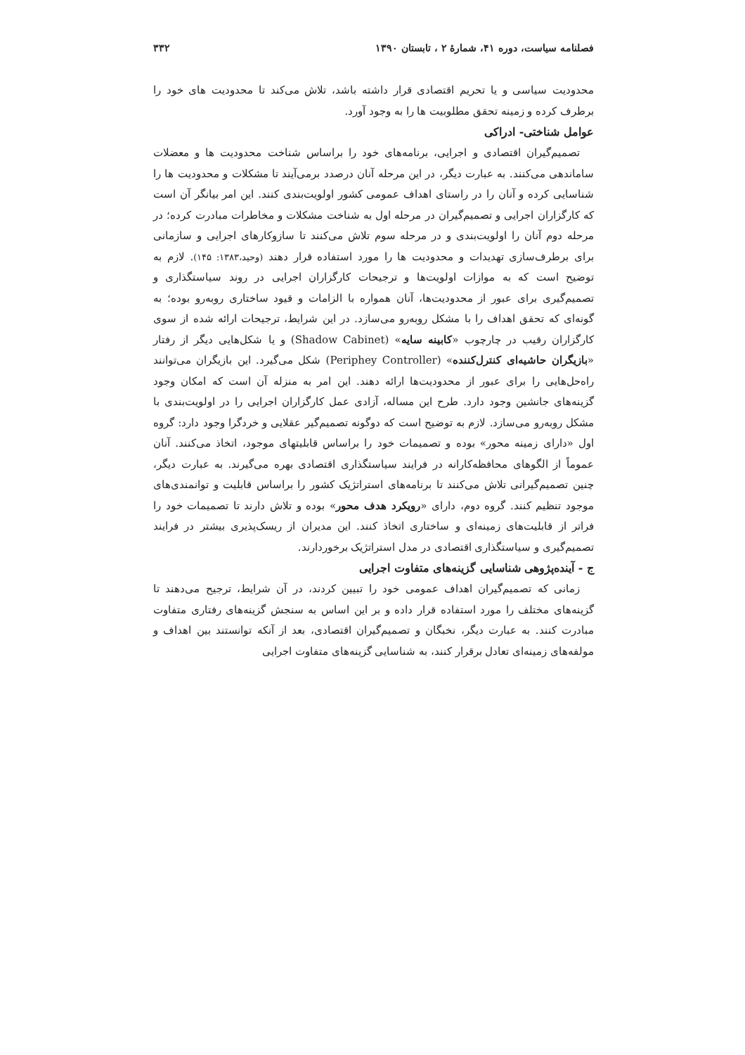فصلنامه سیاست، دوره ۴۱، شمارهٔ ۲ ، تابستان ۱۳۹۰ ۳۳۲
محدودیت سیاسی و یا تحریم اقتصادی قرار داشته باشد، تلاش می‌کند تا محدودیت های خود را برطرف کرده و زمینه تحقق مطلوبیت ها را به وجود آورد.
عوامل شناختی- ادراکی
تصمیم‌گیران اقتصادی و اجرایی، برنامه‌های خود را براساس شناخت محدودیت ها و معضلات ساماندهی می‌کنند. به عبارت دیگر، در این مرحله آنان درصدد برمی‌آیند تا مشکلات و محدودیت ها را شناسایی کرده و آنان را در راستای اهداف عمومی کشور اولویت‌بندی کنند. این امر بیانگر آن است که کارگزاران اجرایی و تصمیم‌گیران در مرحله اول به شناخت مشکلات و مخاطرات مبادرت کرده؛ در مرحله دوم آنان را اولویت‌بندی و در مرحله سوم تلاش می‌کنند تا سازوکارهای اجرایی و سازمانی برای برطرف‌سازی تهدیدات و محدودیت ها را مورد استفاده قرار دهند (وحید،۱۳۸۳: ۱۴۵). لازم به توضیح است که به موازات اولویت‌ها و ترجیحات کارگزاران اجرایی در روند سیاستگذاری و تصمیم‌گیری برای عبور از محدودیت‌ها، آنان همواره با الزامات و قیود ساختاری روبه‌رو بوده؛ به گونه‌ای که تحقق اهداف را با مشکل روبه‌رو می‌سازد. در این شرایط، ترجیحات ارائه شده از سوی کارگزاران رقیب در چارچوب «کابینه سایه» (Shadow Cabinet) و یا شکل‌هایی دیگر از رفتار «بازیگران حاشیه‌ای کنترل‌کننده» (Periphey Controller) شکل می‌گیرد. این بازیگران می‌توانند راه‌حل‌هایی را برای عبور از محدودیت‌ها ارائه دهند. این امر به منزله آن است که امکان وجود گزینه‌های جانشین وجود دارد. طرح این مساله، آزادی عمل کارگزاران اجرایی را در اولویت‌بندی با مشکل روبه‌رو می‌سازد. لازم به توضیح است که دوگونه تصمیم‌گیر عقلایی و خردگرا وجود دارد: گروه اول «دارای زمینه محور» بوده و تصمیمات خود را براساس قابلیتهای موجود، اتخاذ می‌کنند. آنان عموماً از الگوهای محافظه‌کارانه در فرایند سیاستگذاری اقتصادی بهره می‌گیرند. به عبارت دیگر، چنین تصمیم‌گیرانی تلاش می‌کنند تا برنامه‌های استراتژیک کشور را براساس قابلیت و توانمندی‌های موجود تنظیم کنند. گروه دوم، دارای «رویکرد هدف محور» بوده و تلاش دارند تا تصمیمات خود را فراتر از قابلیت‌های زمینه‌ای و ساختاری اتخاذ کنند. این مدیران از ریسک‌پذیری بیشتر در فرایند تصمیم‌گیری و سیاستگذاری اقتصادی در مدل استراتژیک برخوردارند.
ج - آینده‌پژوهی شناسایی گزینه‌های متفاوت اجرایی
زمانی که تصمیم‌گیران اهداف عمومی خود را تبیین کردند، در آن شرایط، ترجیح می‌دهند تا گزینه‌های مختلف را مورد استفاده قرار داده و بر این اساس به سنجش گزینه‌های رفتاری متفاوت مبادرت کنند. به عبارت دیگر، نخبگان و تصمیم‌گیران اقتصادی، بعد از آنکه توانستند بین اهداف و مولفه‌های زمینه‌ای تعادل برقرار کنند، به شناسایی گزینه‌های متفاوت اجرایی